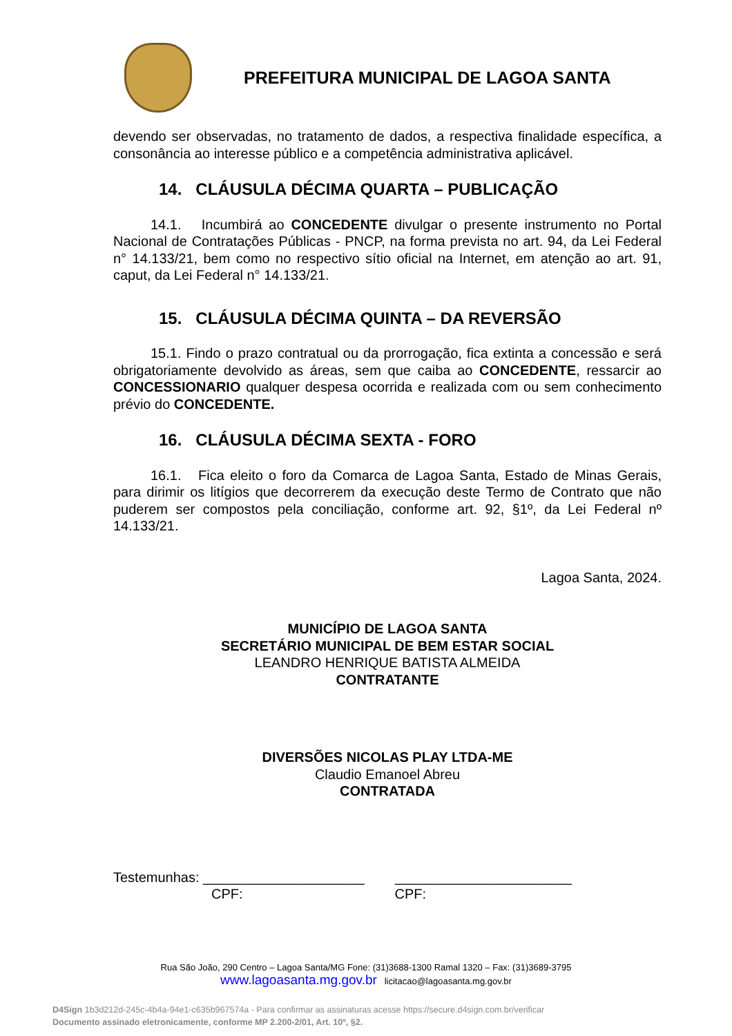PREFEITURA MUNICIPAL DE LAGOA SANTA
devendo ser observadas, no tratamento de dados, a respectiva finalidade específica, a consonância ao interesse público e a competência administrativa aplicável.
14. CLÁUSULA DÉCIMA QUARTA – PUBLICAÇÃO
14.1. Incumbirá ao CONCEDENTE divulgar o presente instrumento no Portal Nacional de Contratações Públicas - PNCP, na forma prevista no art. 94, da Lei Federal n° 14.133/21, bem como no respectivo sítio oficial na Internet, em atenção ao art. 91, caput, da Lei Federal n° 14.133/21.
15. CLÁUSULA DÉCIMA QUINTA – DA REVERSÃO
15.1. Findo o prazo contratual ou da prorrogação, fica extinta a concessão e será obrigatoriamente devolvido as áreas, sem que caiba ao CONCEDENTE, ressarcir ao CONCESSIONARIO qualquer despesa ocorrida e realizada com ou sem conhecimento prévio do CONCEDENTE.
16. CLÁUSULA DÉCIMA SEXTA - FORO
16.1. Fica eleito o foro da Comarca de Lagoa Santa, Estado de Minas Gerais, para dirimir os litígios que decorrerem da execução deste Termo de Contrato que não puderem ser compostos pela conciliação, conforme art. 92, §1º, da Lei Federal nº 14.133/21.
Lagoa Santa, 2024.
MUNICÍPIO DE LAGOA SANTA
SECRETÁRIO MUNICIPAL DE BEM ESTAR SOCIAL
LEANDRO HENRIQUE BATISTA ALMEIDA
CONTRATANTE
DIVERSÕES NICOLAS PLAY LTDA-ME
Claudio Emanoel Abreu
CONTRATADA
Testemunhas: _____________________ _______________________
CPF: CPF:
Rua São João, 290 Centro – Lagoa Santa/MG Fone: (31)3688-1300 Ramal 1320 – Fax: (31)3689-3795
www.lagoasanta.mg.gov.br licitacao@lagoasanta.mg.gov.br
D4Sign 1b3d212d-245c-4b4a-94e1-c635b967574a - Para confirmar as assinaturas acesse https://secure.d4sign.com.br/verificar
Documento assinado eletronicamente, conforme MP 2.200-2/01, Art. 10º, §2.